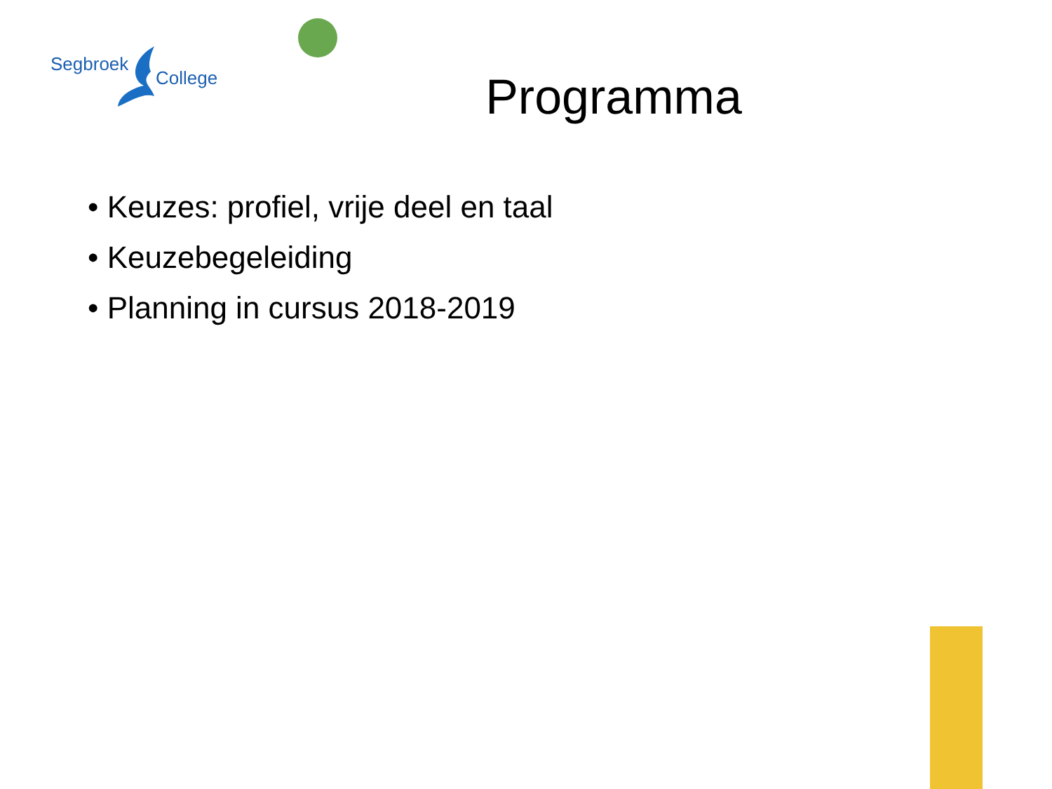Segbroek
College
Programma
• Keuzes: profiel, vrije deel en taal
• Keuzebegeleiding
• Planning in cursus 2018-2019